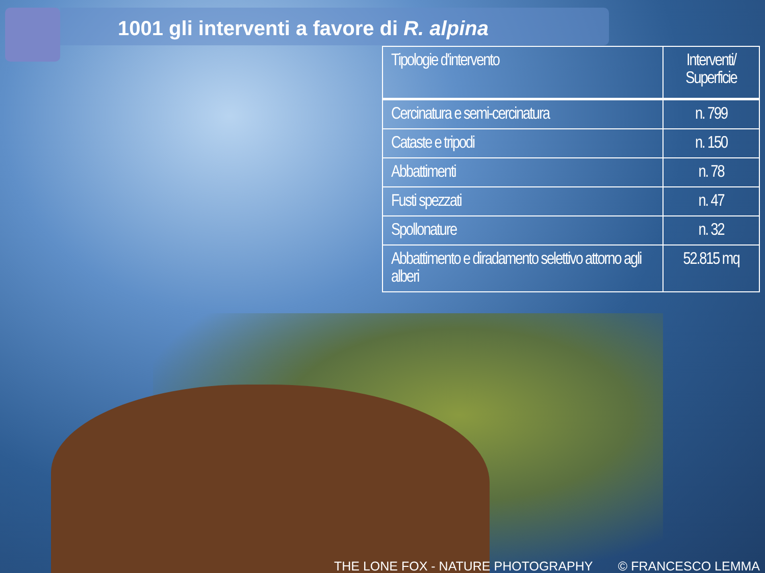1001 gli interventi a favore di R. alpina
| Tipologie d'intervento | Interventi/ Superficie |
| --- | --- |
| Cercinatura e semi-cercinatura | n. 799 |
| Cataste e tripodi | n. 150 |
| Abbattimenti | n. 78 |
| Fusti spezzati | n. 47 |
| Spollonature | n. 32 |
| Abbattimento e diradamento selettivo attorno agli alberi | 52.815 mq |
THE LONE FOX - NATURE PHOTOGRAPHY © FRANCESCO LEMMA